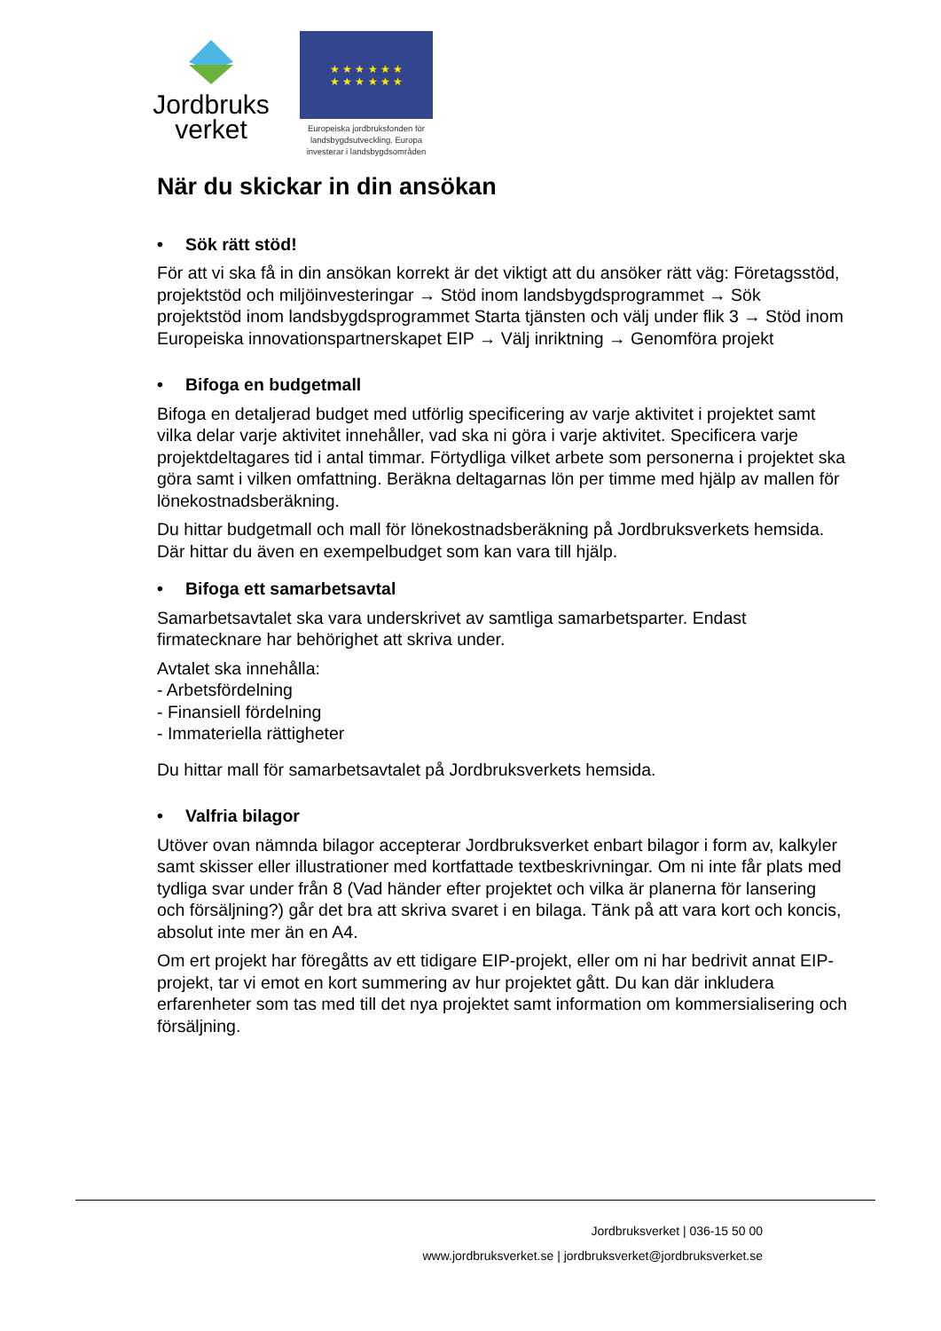Jordbruks
verket
★ ★ ★ ★ ★ ★
★ ★ ★ ★ ★ ★
Europeiska jordbruksfonden för landsbygdsutveckling. Europa investerar i landsbygdsområden
När du skickar in din ansökan
• Sök rätt stöd!
För att vi ska få in din ansökan korrekt är det viktigt att du ansöker rätt väg: Företagsstöd, projektstöd och miljöinvesteringar → Stöd inom landsbygdsprogrammet → Sök projektstöd inom landsbygdsprogrammet Starta tjänsten och välj under flik 3 → Stöd inom Europeiska innovationspartnerskapet EIP → Välj inriktning → Genomföra projekt
• Bifoga en budgetmall
Bifoga en detaljerad budget med utförlig specificering av varje aktivitet i projektet samt vilka delar varje aktivitet innehåller, vad ska ni göra i varje aktivitet. Specificera varje projektdeltagares tid i antal timmar. Förtydliga vilket arbete som personerna i projektet ska göra samt i vilken omfattning. Beräkna deltagarnas lön per timme med hjälp av mallen för lönekostnadsberäkning.
Du hittar budgetmall och mall för lönekostnadsberäkning på Jordbruksverkets hemsida. Där hittar du även en exempelbudget som kan vara till hjälp.
• Bifoga ett samarbetsavtal
Samarbetsavtalet ska vara underskrivet av samtliga samarbetsparter. Endast firmatecknare har behörighet att skriva under.
Avtalet ska innehålla:
- Arbetsfördelning
- Finansiell fördelning
- Immateriella rättigheter
Du hittar mall för samarbetsavtalet på Jordbruksverkets hemsida.
• Valfria bilagor
Utöver ovan nämnda bilagor accepterar Jordbruksverket enbart bilagor i form av, kalkyler samt skisser eller illustrationer med kortfattade textbeskrivningar. Om ni inte får plats med tydliga svar under från 8 (Vad händer efter projektet och vilka är planerna för lansering och försäljning?) går det bra att skriva svaret i en bilaga. Tänk på att vara kort och koncis, absolut inte mer än en A4.
Om ert projekt har föregåtts av ett tidigare EIP-projekt, eller om ni har bedrivit annat EIP-projekt, tar vi emot en kort summering av hur projektet gått. Du kan där inkludera erfarenheter som tas med till det nya projektet samt information om kommersialisering och försäljning.
Jordbruksverket | 036-15 50 00
www.jordbruksverket.se | jordbruksverket@jordbruksverket.se